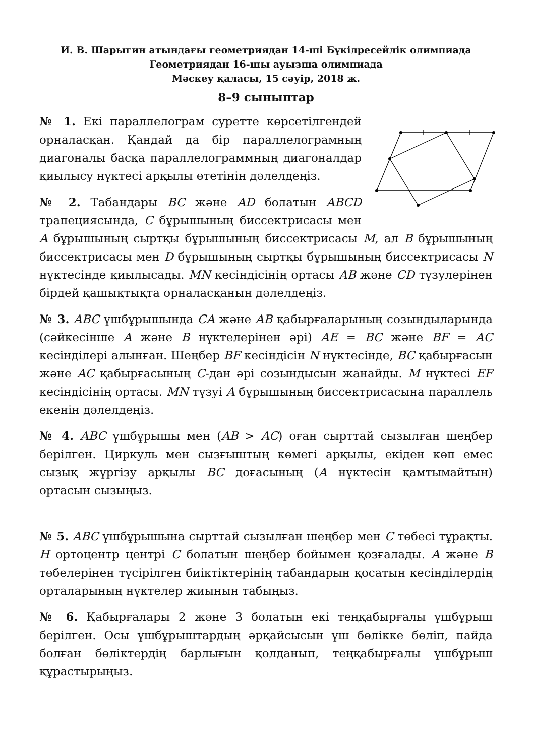И. В. Шарыгин атындағы геометриядан 14-ші Бүкілресейлік олимпиада
Геометриядан 16-шы ауызша олимпиада
Мәскеу қаласы, 15 сәуір, 2018 ж.
8–9 сыныптар
№ 1. Екі параллелограм суретте көрсетілгендей орналасқан. Қандай да бір параллелограмның диагоналы басқа параллелограммның диагоналдар қиылысу нүктесі арқылы өтетінін дәлелдеңіз.
№ 2. Табандары BC және AD болатын ABCD трапециясында, C бұрышының биссектрисасы мен A бұрышының сыртқы бұрышының биссектрисасы M, ал B бұрышының биссектрисасы мен D бұрышының сыртқы бұрышының биссектрисасы N нүктесінде қиылысады. MN кесіндісінің ортасы AB және CD түзулерінен бірдей қашықтықта орналасқанын дәлелдеңіз.
№ 3. ABC үшбұрышында CA және AB қабырғаларының созындыларында (сәйкесінше A және B нүктелерінен әрі) AE = BC және BF = AC кесінділері алынған. Шеңбер BF кесіндісін N нүктесінде, BC қабырғасын және AC қабырғасының C-дан әрі созындысын жанайды. M нүктесі EF кесіндісінің ортасы. MN түзуі A бұрышының биссектрисасына параллель екенін дәлелдеңіз.
№ 4. ABC үшбұрышы мен (AB > AC) оған сырттай сызылған шеңбер берілген. Циркуль мен сызғыштың көмегі арқылы, екіден көп емес сызық жүргізу арқылы BC доғасының (A нүктесін қамтымайтын) ортасын сызыңыз.
№ 5. ABC үшбұрышына сырттай сызылған шеңбер мен C төбесі тұрақты. H ортоцентр центрі C болатын шеңбер бойымен қозғалады. A және B төбелерінен түсірілген биіктіктерінің табандарын қосатын кесінділердің орталарының нүктелер жиынын табыңыз.
№ 6. Қабырғалары 2 және 3 болатын екі теңқабырғалы үшбұрыш берілген. Осы үшбұрыштардың әрқайсысын үш бөлікке бөліп, пайда болған бөліктердің барлығын қолданып, теңқабырғалы үшбұрыш құрастырыңыз.